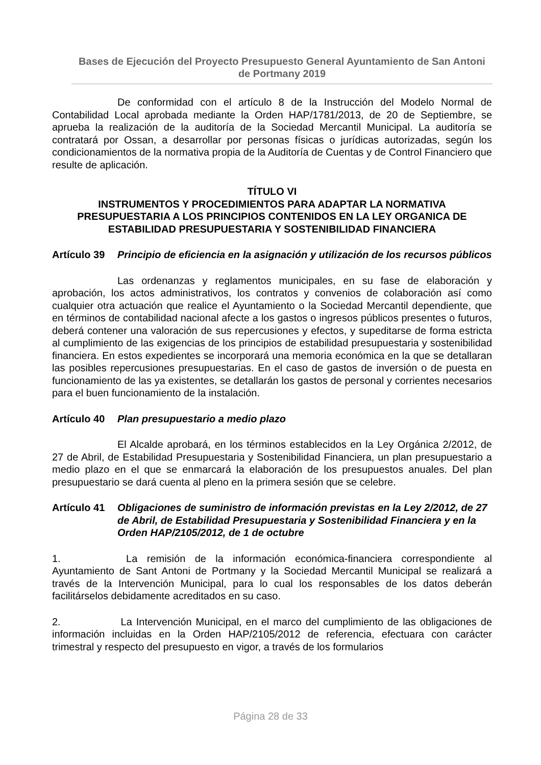Bases de Ejecución del Proyecto Presupuesto General Ayuntamiento de San Antoni de Portmany 2019
De conformidad con el artículo 8 de la Instrucción del Modelo Normal de Contabilidad Local aprobada mediante la Orden HAP/1781/2013, de 20 de Septiembre, se aprueba la realización de la auditoría de la Sociedad Mercantil Municipal. La auditoría se contratará por Ossan, a desarrollar por personas físicas o jurídicas autorizadas, según los condicionamientos de la normativa propia de la Auditoría de Cuentas y de Control Financiero que resulte de aplicación.
TÍTULO VI
INSTRUMENTOS Y PROCEDIMIENTOS PARA ADAPTAR LA NORMATIVA PRESUPUESTARIA A LOS PRINCIPIOS CONTENIDOS EN LA LEY ORGANICA DE ESTABILIDAD PRESUPUESTARIA Y SOSTENIBILIDAD FINANCIERA
Artículo 39 Principio de eficiencia en la asignación y utilización de los recursos públicos
Las ordenanzas y reglamentos municipales, en su fase de elaboración y aprobación, los actos administrativos, los contratos y convenios de colaboración así como cualquier otra actuación que realice el Ayuntamiento o la Sociedad Mercantil dependiente, que en términos de contabilidad nacional afecte a los gastos o ingresos públicos presentes o futuros, deberá contener una valoración de sus repercusiones y efectos, y supeditarse de forma estricta al cumplimiento de las exigencias de los principios de estabilidad presupuestaria y sostenibilidad financiera. En estos expedientes se incorporará una memoria económica en la que se detallaran las posibles repercusiones presupuestarias. En el caso de gastos de inversión o de puesta en funcionamiento de las ya existentes, se detallarán los gastos de personal y corrientes necesarios para el buen funcionamiento de la instalación.
Artículo 40 Plan presupuestario a medio plazo
El Alcalde aprobará, en los términos establecidos en la Ley Orgánica 2/2012, de 27 de Abril, de Estabilidad Presupuestaria y Sostenibilidad Financiera, un plan presupuestario a medio plazo en el que se enmarcará la elaboración de los presupuestos anuales. Del plan presupuestario se dará cuenta al pleno en la primera sesión que se celebre.
Artículo 41 Obligaciones de suministro de información previstas en la Ley 2/2012, de 27 de Abril, de Estabilidad Presupuestaria y Sostenibilidad Financiera y en la Orden HAP/2105/2012, de 1 de octubre
1. La remisión de la información económica-financiera correspondiente al Ayuntamiento de Sant Antoni de Portmany y la Sociedad Mercantil Municipal se realizará a través de la Intervención Municipal, para lo cual los responsables de los datos deberán facilitárselos debidamente acreditados en su caso.
2. La Intervención Municipal, en el marco del cumplimiento de las obligaciones de información incluidas en la Orden HAP/2105/2012 de referencia, efectuara con carácter trimestral y respecto del presupuesto en vigor, a través de los formularios
Página 28 de 33